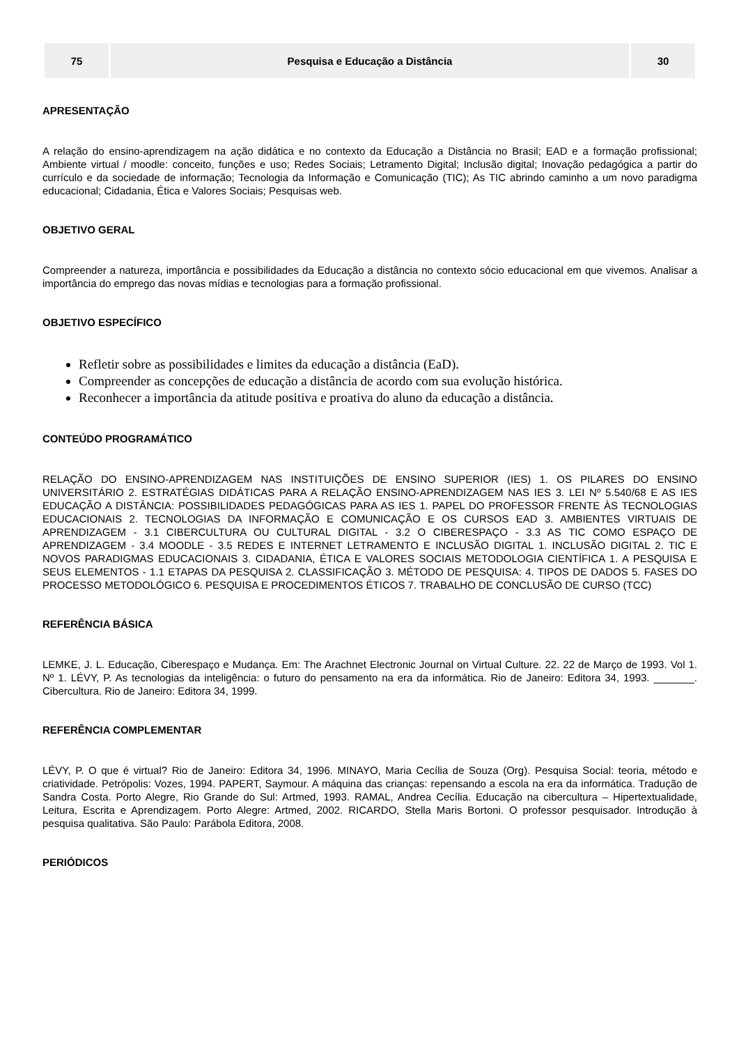| 75 | Pesquisa e Educação a Distância | 30 |
APRESENTAÇÃO
A relação do ensino-aprendizagem na ação didática e no contexto da Educação a Distância no Brasil; EAD e a formação profissional; Ambiente virtual / moodle: conceito, funções e uso; Redes Sociais; Letramento Digital; Inclusão digital; Inovação pedagógica a partir do currículo e da sociedade de informação; Tecnologia da Informação e Comunicação (TIC); As TIC abrindo caminho a um novo paradigma educacional; Cidadania, Ética e Valores Sociais; Pesquisas web.
OBJETIVO GERAL
Compreender a natureza, importância e possibilidades da Educação a distância no contexto sócio educacional em que vivemos. Analisar a importância do emprego das novas mídias e tecnologias para a formação profissional.
OBJETIVO ESPECÍFICO
Refletir sobre as possibilidades e limites da educação a distância (EaD).
Compreender as concepções de educação a distância de acordo com sua evolução histórica.
Reconhecer a importância da atitude positiva e proativa do aluno da educação a distância.
CONTEÚDO PROGRAMÁTICO
RELAÇÃO DO ENSINO-APRENDIZAGEM NAS INSTITUIÇÕES DE ENSINO SUPERIOR (IES) 1. OS PILARES DO ENSINO UNIVERSITÁRIO 2. ESTRATÉGIAS DIDÁTICAS PARA A RELAÇÃO ENSINO-APRENDIZAGEM NAS IES 3. LEI Nº 5.540/68 E AS IES EDUCAÇÃO A DISTÂNCIA: POSSIBILIDADES PEDAGÓGICAS PARA AS IES 1. PAPEL DO PROFESSOR FRENTE ÀS TECNOLOGIAS EDUCACIONAIS 2. TECNOLOGIAS DA INFORMAÇÃO E COMUNICAÇÃO E OS CURSOS EAD 3. AMBIENTES VIRTUAIS DE APRENDIZAGEM - 3.1 CIBERCULTURA OU CULTURAL DIGITAL - 3.2 O CIBERESPAÇO - 3.3 AS TIC COMO ESPAÇO DE APRENDIZAGEM - 3.4 MOODLE - 3.5 REDES E INTERNET LETRAMENTO E INCLUSÃO DIGITAL 1. INCLUSÃO DIGITAL 2. TIC E NOVOS PARADIGMAS EDUCACIONAIS 3. CIDADANIA, ÉTICA E VALORES SOCIAIS METODOLOGIA CIENTÍFICA 1. A PESQUISA E SEUS ELEMENTOS - 1.1 ETAPAS DA PESQUISA 2. CLASSIFICAÇÃO 3. MÉTODO DE PESQUISA: 4. TIPOS DE DADOS 5. FASES DO PROCESSO METODOLÓGICO 6. PESQUISA E PROCEDIMENTOS ÉTICOS 7. TRABALHO DE CONCLUSÃO DE CURSO (TCC)
REFERÊNCIA BÁSICA
LEMKE, J. L. Educação, Ciberespaço e Mudança. Em: The Arachnet Electronic Journal on Virtual Culture. 22. 22 de Março de 1993. Vol 1. Nº 1. LÉVY, P. As tecnologias da inteligência: o futuro do pensamento na era da informática. Rio de Janeiro: Editora 34, 1993. _______. Cibercultura. Rio de Janeiro: Editora 34, 1999.
REFERÊNCIA COMPLEMENTAR
LÉVY, P. O que é virtual? Rio de Janeiro: Editora 34, 1996. MINAYO, Maria Cecília de Souza (Org). Pesquisa Social: teoria, método e criatividade. Petrópolis: Vozes, 1994. PAPERT, Saymour. A máquina das crianças: repensando a escola na era da informática. Tradução de Sandra Costa. Porto Alegre, Rio Grande do Sul: Artmed, 1993. RAMAL, Andrea Cecília. Educação na cibercultura – Hipertextualidade, Leitura, Escrita e Aprendizagem. Porto Alegre: Artmed, 2002. RICARDO, Stella Maris Bortoni. O professor pesquisador. Introdução à pesquisa qualitativa. São Paulo: Parábola Editora, 2008.
PERIÓDICOS